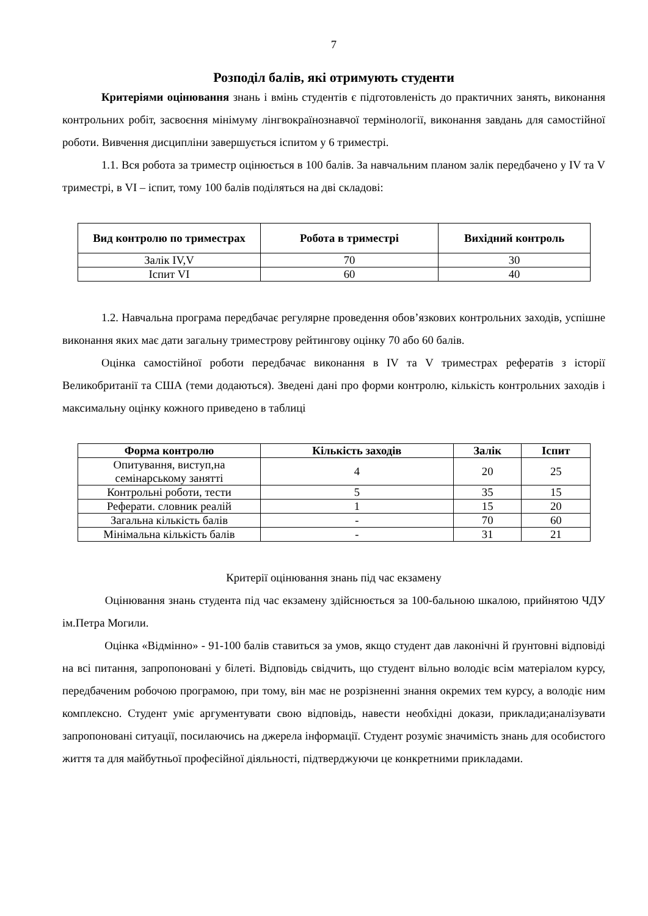7
Розподіл балів, які отримують студенти
Критеріями оцінювання знань і вмінь студентів є підготовленість до практичних занять, виконання контрольних робіт, засвоєння мінімуму лінгвокраїнознавчої термінології, виконання завдань для самостійної роботи. Вивчення дисципліни завершується іспитом у 6 триместрі.
1.1. Вся робота за триместр оцінюється в 100 балів. За навчальним планом залік передбачено у IV та V триместрі, в VI – іспит, тому 100 балів поділяться на дві складові:
| Вид контролю по триместрах | Робота в триместрі | Вихідний контроль |
| --- | --- | --- |
| Залік IV,V | 70 | 30 |
| Іспит VI | 60 | 40 |
1.2. Навчальна програма передбачає регулярне проведення обов’язкових контрольних заходів, успішне виконання яких має дати загальну триместрову рейтингову оцінку 70 або 60 балів.
Оцінка самостійної роботи передбачає виконання в IV та V триместрах рефератів з історії Великобританії та США (теми додаються). Зведені дані про форми контролю, кількість контрольних заходів і максимальну оцінку кожного приведено в таблиці
| Форма контролю | Кількість заходів | Залік | Іспит |
| --- | --- | --- | --- |
| Опитування, виступ,на семінарському занятті | 4 | 20 | 25 |
| Контрольні роботи, тести | 5 | 35 | 15 |
| Реферати. словник реалій | 1 | 15 | 20 |
| Загальна кількість балів | - | 70 | 60 |
| Мінімальна кількість балів | - | 31 | 21 |
Критерії оцінювання знань під час екзамену
Оцінювання знань студента під час екзамену здійснюється за 100-бальною шкалою, прийнятою ЧДУ ім.Петра Могили.
Оцінка «Відмінно» - 91-100 балів ставиться за умов, якщо студент дав лаконічні й ґрунтовні відповіді на всі питання, запропоновані у білеті. Відповідь свідчить, що студент вільно володіє всім матеріалом курсу, передбаченим робочою програмою, при тому, він має не розрізненні знання окремих тем курсу, а володіє ним комплексно. Студент уміє аргументувати свою відповідь, навести необхідні докази, приклади;аналізувати запропоновані ситуації, посилаючись на джерела інформації. Студент розуміє значимість знань для особистого життя та для майбутньої професійної діяльності, підтверджуючи це конкретними прикладами.